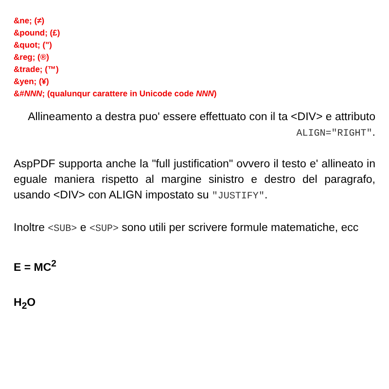&ne; (≠)
&pound; (£)
&quot; (")
&reg; (®)
&trade; (™)
&yen; (¥)
&#NNN; (qualunqur carattere in Unicode code NNN)
Allineamento a destra puo' essere effettuato con il ta <DIV> e attributo ALIGN="RIGHT".
AspPDF supporta anche la "full justification" ovvero il testo e' allineato in eguale maniera rispetto al margine sinistro e destro del paragrafo, usando <DIV> con ALIGN impostato su "JUSTIFY".
Inoltre <SUB> e <SUP> sono utili per scrivere formule matematiche, ecc
E = MC<sup>2</sup>
H<sub>2</sub>O